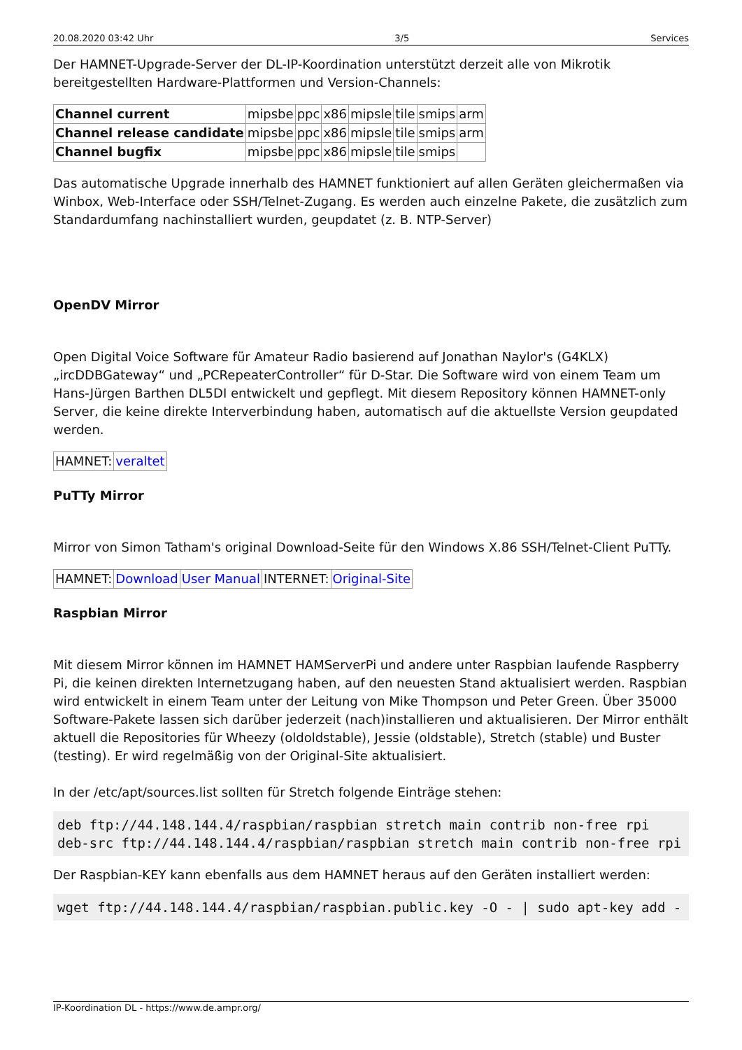20.08.2020 03:42 Uhr 3/5 Services
Der HAMNET-Upgrade-Server der DL-IP-Koordination unterstützt derzeit alle von Mikrotik bereitgestellten Hardware-Plattformen und Version-Channels:
| Channel current | mipsbe | ppc | x86 | mipsle | tile | smips | arm |
| Channel release candidate | mipsbe | ppc | x86 | mipsle | tile | smips | arm |
| Channel bugfix | mipsbe | ppc | x86 | mipsle | tile | smips | |
Das automatische Upgrade innerhalb des HAMNET funktioniert auf allen Geräten gleichermaßen via Winbox, Web-Interface oder SSH/Telnet-Zugang. Es werden auch einzelne Pakete, die zusätzlich zum Standardumfang nachinstalliert wurden, geupdatet (z. B. NTP-Server)
OpenDV Mirror
Open Digital Voice Software für Amateur Radio basierend auf Jonathan Naylor's (G4KLX) „ircDDBGateway“ und „PCRepeaterController“ für D-Star. Die Software wird von einem Team um Hans-Jürgen Barthen DL5DI entwickelt und gepflegt. Mit diesem Repository können HAMNET-only Server, die keine direkte Interverbindung haben, automatisch auf die aktuellste Version geupdated werden.
| HAMNET: | veraltet |
PuTTy Mirror
Mirror von Simon Tatham's original Download-Seite für den Windows X.86 SSH/Telnet-Client PuTTy.
| HAMNET: | Download | User Manual | INTERNET: | Original-Site |
Raspbian Mirror
Mit diesem Mirror können im HAMNET HAMServerPi und andere unter Raspbian laufende Raspberry Pi, die keinen direkten Internetzugang haben, auf den neuesten Stand aktualisiert werden. Raspbian wird entwickelt in einem Team unter der Leitung von Mike Thompson und Peter Green. Über 35000 Software-Pakete lassen sich darüber jederzeit (nach)installieren und aktualisieren. Der Mirror enthält aktuell die Repositories für Wheezy (oldoldstable), Jessie (oldstable), Stretch (stable) und Buster (testing). Er wird regelmäßig von der Original-Site aktualisiert.
In der /etc/apt/sources.list sollten für Stretch folgende Einträge stehen:
deb ftp://44.148.144.4/raspbian/raspbian stretch main contrib non-free rpi
deb-src ftp://44.148.144.4/raspbian/raspbian stretch main contrib non-free rpi
Der Raspbian-KEY kann ebenfalls aus dem HAMNET heraus auf den Geräten installiert werden:
wget ftp://44.148.144.4/raspbian/raspbian.public.key -O - | sudo apt-key add -
IP-Koordination DL - https://www.de.ampr.org/